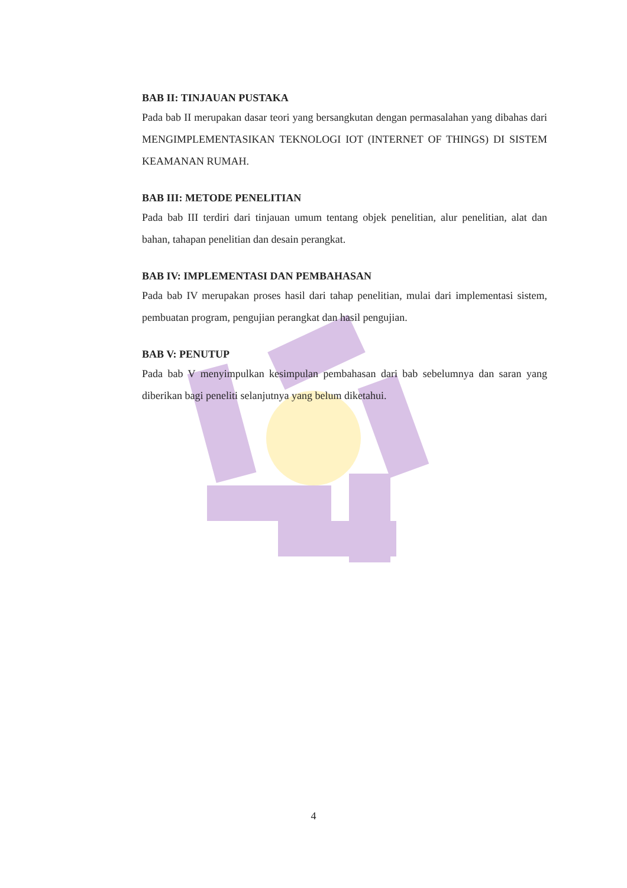BAB II: TINJAUAN PUSTAKA
Pada bab II merupakan dasar teori yang bersangkutan dengan permasalahan yang dibahas dari MENGIMPLEMENTASIKAN TEKNOLOGI IOT (INTERNET OF THINGS) DI SISTEM KEAMANAN RUMAH.
BAB III: METODE PENELITIAN
Pada bab III terdiri dari tinjauan umum tentang objek penelitian, alur penelitian, alat dan bahan, tahapan penelitian dan desain perangkat.
BAB IV: IMPLEMENTASI DAN PEMBAHASAN
Pada bab IV merupakan proses hasil dari tahap penelitian, mulai dari implementasi sistem, pembuatan program, pengujian perangkat dan hasil pengujian.
BAB V: PENUTUP
Pada bab V menyimpulkan kesimpulan pembahasan dari bab sebelumnya dan saran yang diberikan bagi peneliti selanjutnya yang belum diketahui.
4